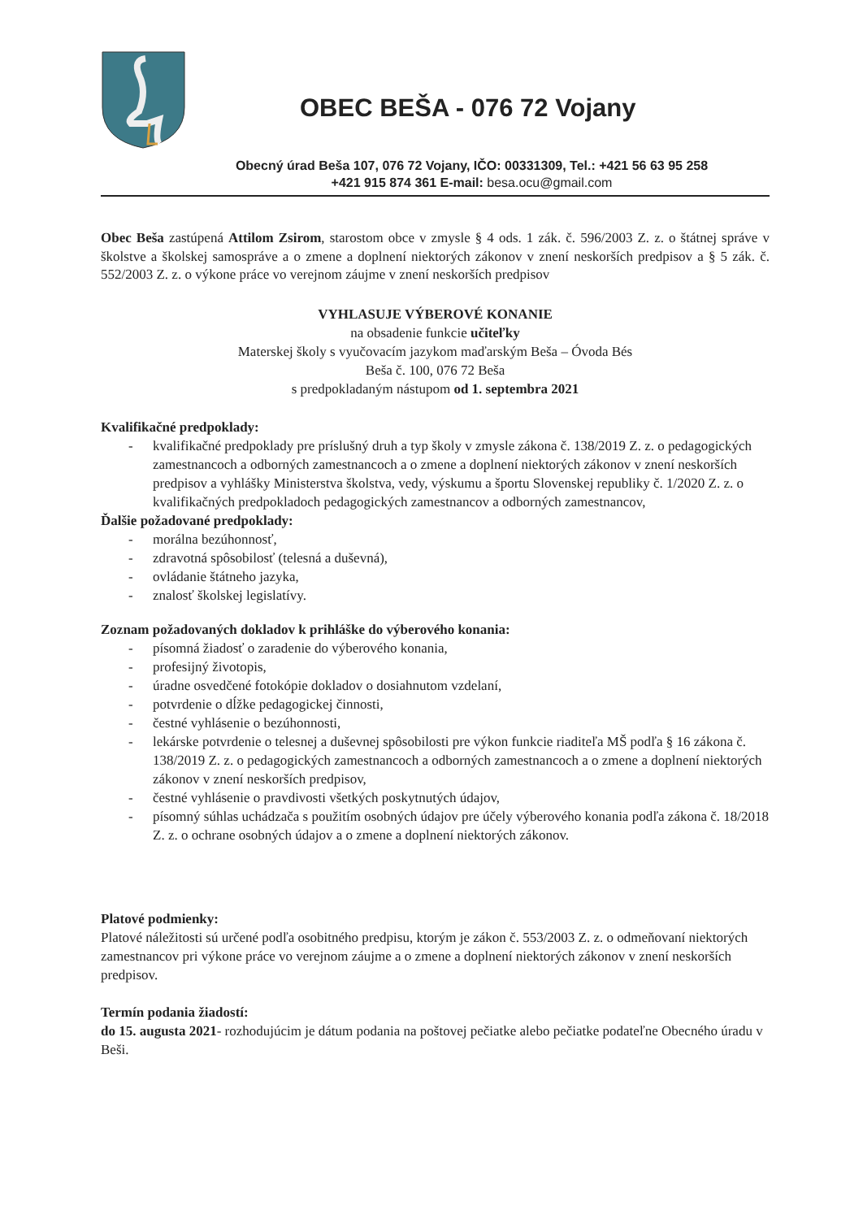OBEC BEŠA - 076 72 Vojany
Obecný úrad Beša 107, 076 72 Vojany, IČO: 00331309, Tel.: +421 56 63 95 258
+421 915 874 361 E-mail: besa.ocu@gmail.com
Obec Beša zastúpená Attilom Zsirom, starostom obce v zmysle § 4 ods. 1 zák. č. 596/2003 Z. z. o štátnej správe v školstve a školskej samospráve a o zmene a doplnení niektorých zákonov v znení neskorších predpisov a § 5 zák. č. 552/2003 Z. z. o výkone práce vo verejnom záujme v znení neskorších predpisov
VYHLASUJE VÝBEROVÉ KONANIE
na obsadenie funkcie učiteľky
Materskej školy s vyučovacím jazykom maďarským Beša – Óvoda Bés
Beša č. 100, 076 72 Beša
s predpokladaným nástupom od 1. septembra 2021
Kvalifikačné predpoklady:
- kvalifikačné predpoklady pre príslušný druh a typ školy v zmysle zákona č. 138/2019 Z. z. o pedagogických zamestnancoch a odborných zamestnancoch a o zmene a doplnení niektorých zákonov v znení neskorších predpisov a vyhlášky Ministerstva školstva, vedy, výskumu a športu Slovenskej republiky č. 1/2020 Z. z. o kvalifikačných predpokladoch pedagogických zamestnancov a odborných zamestnancov,
Ďalšie požadované predpoklady:
- morálna bezúhonnosť,
- zdravotná spôsobilosť (telesná a duševná),
- ovládanie štátneho jazyka,
- znalosť školskej legislatívy.
Zoznam požadovaných dokladov k prihláške do výberového konania:
- písomná žiadosť o zaradenie do výberového konania,
- profesijný životopis,
- úradne osvedčené fotokópie dokladov o dosiahnutom vzdelaní,
- potvrdenie o dĺžke pedagogickej činnosti,
- čestné vyhlásenie o bezúhonnosti,
- lekárske potvrdenie o telesnej a duševnej spôsobilosti pre výkon funkcie riaditeľa MŠ podľa § 16 zákona č. 138/2019 Z. z. o pedagogických zamestnancoch a odborných zamestnancoch a o zmene a doplnení niektorých zákonov v znení neskorších predpisov,
- čestné vyhlásenie o pravdivosti všetkých poskytnutých údajov,
- písomný súhlas uchádzača s použitím osobných údajov pre účely výberového konania podľa zákona č. 18/2018 Z. z. o ochrane osobných údajov a o zmene a doplnení niektorých zákonov.
Platové podmienky:
Platové náležitosti sú určené podľa osobitného predpisu, ktorým je zákon č. 553/2003 Z. z. o odmeňovaní niektorých zamestnancov pri výkone práce vo verejnom záujme a o zmene a doplnení niektorých zákonov v znení neskorších predpisov.
Termín podania žiadostí:
do 15. augusta 2021- rozhodujúcim je dátum podania na poštovej pečiatke alebo pečiatke podateľne Obecného úradu v Beši.